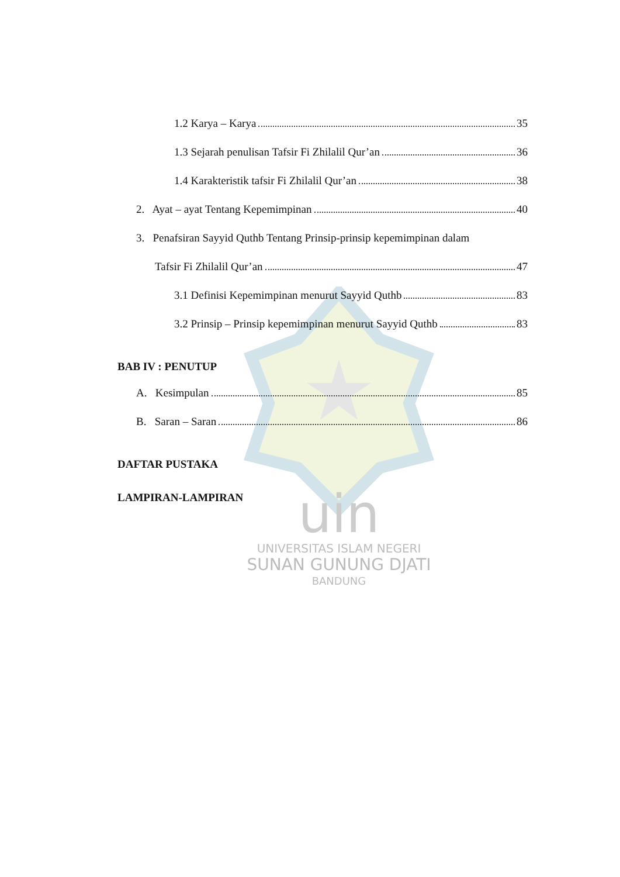uin
UNIVERSITAS ISLAM NEGERI
SUNAN GUNUNG DJATI
BANDUNG
1.2 Karya – Karya 35
1.3 Sejarah penulisan Tafsir Fi Zhilalil Qur’an 36
1.4 Karakteristik tafsir Fi Zhilalil Qur’an 38
2. Ayat – ayat Tentang Kepemimpinan 40
3. Penafsiran Sayyid Quthb Tentang Prinsip-prinsip kepemimpinan dalam
Tafsir Fi Zhilalil Qur’an 47
3.1 Definisi Kepemimpinan menurut Sayyid Quthb 83
3.2 Prinsip – Prinsip kepemimpinan menurut Sayyid Quthb 83
BAB IV : PENUTUP
A. Kesimpulan 85
B. Saran – Saran 86
DAFTAR PUSTAKA
LAMPIRAN-LAMPIRAN